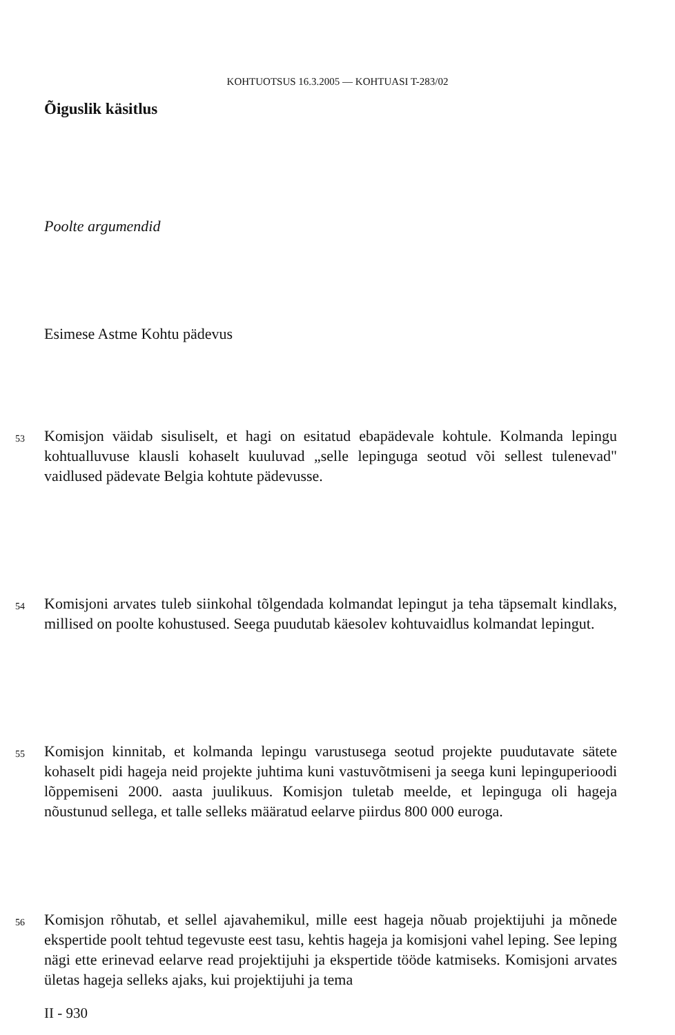KOHTUOTSUS 16.3.2005 — KOHTUASI T-283/02
Õiguslik käsitlus
Poolte argumendid
Esimese Astme Kohtu pädevus
53
Komisjon väidab sisuliselt, et hagi on esitatud ebapädevale kohtule. Kolmanda lepingu kohtualluvuse klausli kohaselt kuuluvad „selle lepinguga seotud või sellest tulenevad" vaidlused pädevate Belgia kohtute pädevusse.
54
Komisjoni arvates tuleb siinkohal tõlgendada kolmandat lepingut ja teha täpsemalt kindlaks, millised on poolte kohustused. Seega puudutab käesolev kohtuvaidlus kolmandat lepingut.
55
Komisjon kinnitab, et kolmanda lepingu varustusega seotud projekte puudutavate sätete kohaselt pidi hageja neid projekte juhtima kuni vastuvõtmiseni ja seega kuni lepinguperioodi lõppemiseni 2000. aasta juulikuus. Komisjon tuletab meelde, et lepinguga oli hageja nõustunud sellega, et talle selleks määratud eelarve piirdus 800 000 euroga.
56
Komisjon rõhutab, et sellel ajavahemikul, mille eest hageja nõuab projektijuhi ja mõnede ekspertide poolt tehtud tegevuste eest tasu, kehtis hageja ja komisjoni vahel leping. See leping nägi ette erinevad eelarve read projektijuhi ja ekspertide tööde katmiseks. Komisjoni arvates ületas hageja selleks ajaks, kui projektijuhi ja tema
II - 930